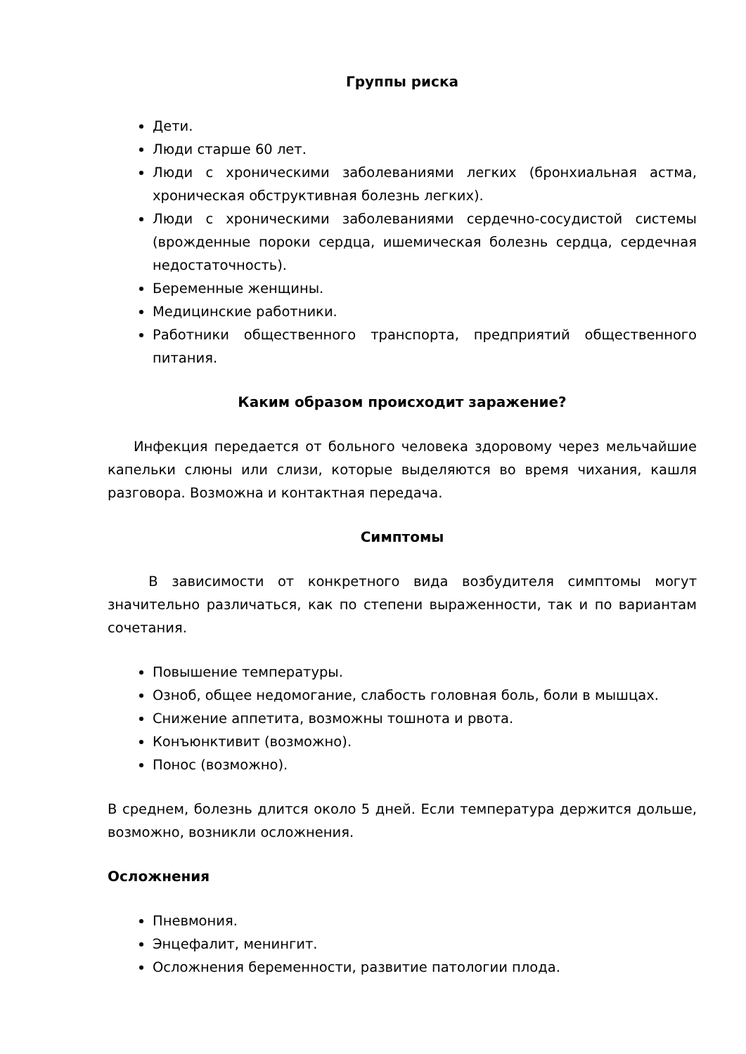Группы риска
Дети.
Люди старше 60 лет.
Люди с хроническими заболеваниями легких (бронхиальная астма, хроническая обструктивная болезнь легких).
Люди с хроническими заболеваниями сердечно-сосудистой системы (врожденные пороки сердца, ишемическая болезнь сердца, сердечная недостаточность).
Беременные женщины.
Медицинские работники.
Работники общественного транспорта, предприятий общественного питания.
Каким образом происходит заражение?
Инфекция передается от больного человека здоровому через мельчайшие капельки слюны или слизи, которые выделяются во время чихания, кашля разговора. Возможна и контактная передача.
Симптомы
В зависимости от конкретного вида возбудителя симптомы могут значительно различаться, как по степени выраженности, так и по вариантам сочетания.
Повышение температуры.
Озноб, общее недомогание, слабость головная боль, боли в мышцах.
Снижение аппетита, возможны тошнота и рвота.
Конъюнктивит (возможно).
Понос (возможно).
В среднем, болезнь длится около 5 дней. Если температура держится дольше, возможно, возникли осложнения.
Осложнения
Пневмония.
Энцефалит, менингит.
Осложнения беременности, развитие патологии плода.